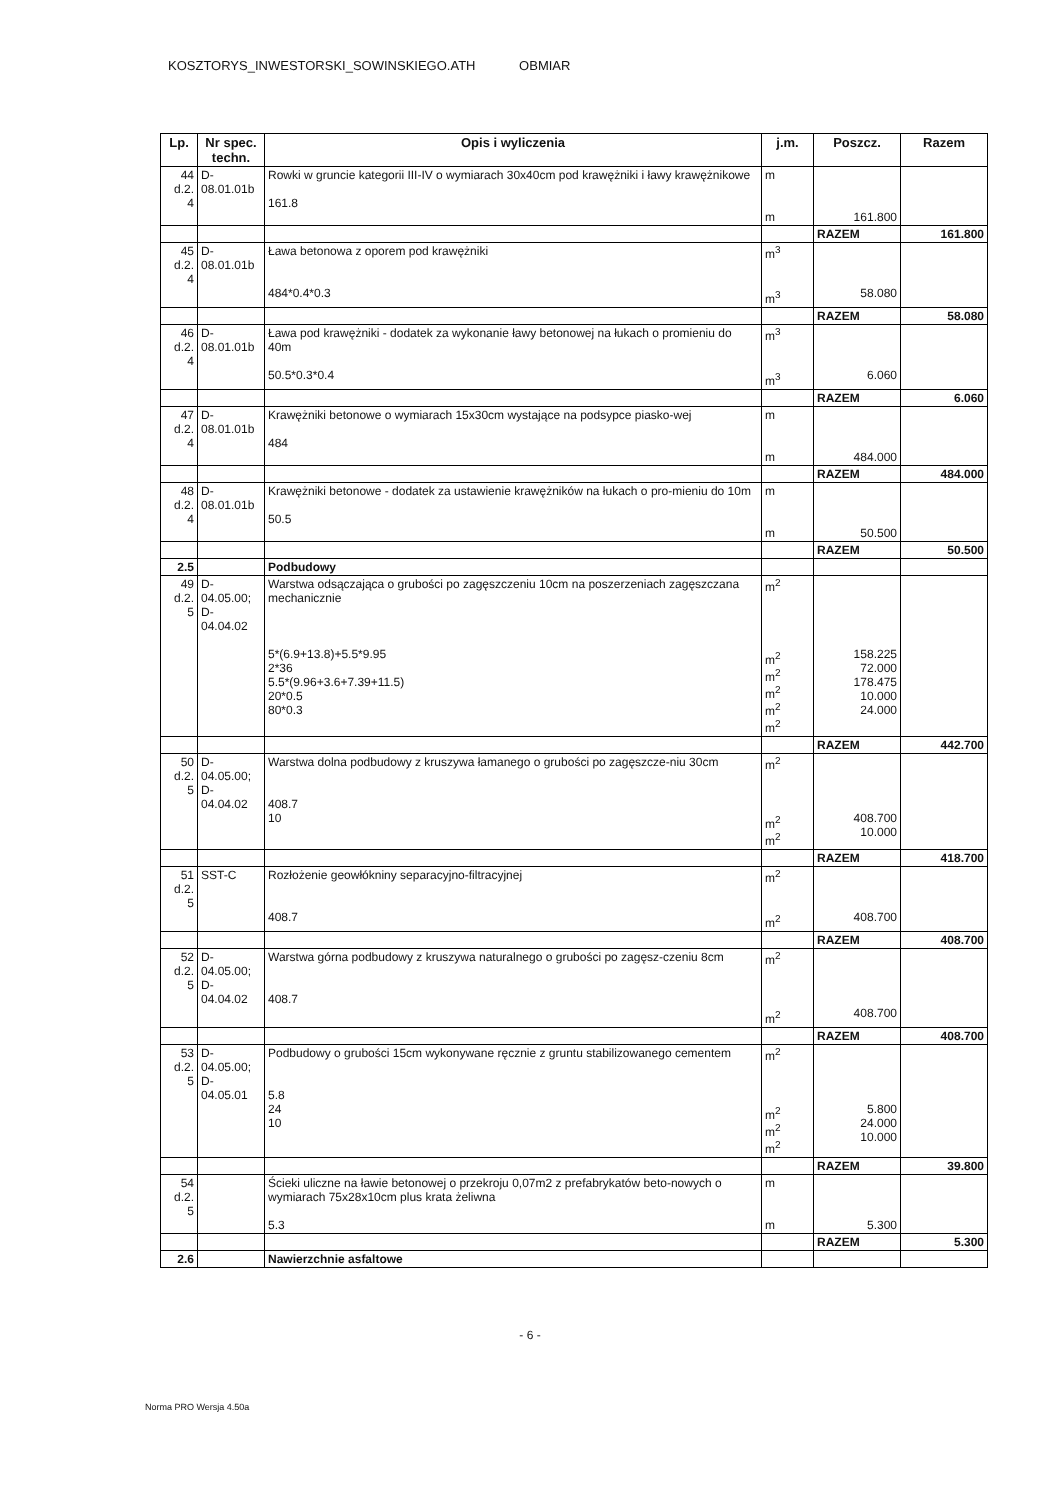KOSZTORYS_INWESTORSKI_SOWINSKIEGO.ATH OBMIAR
| Lp. | Nr spec. techn. | Opis i wyliczenia | j.m. | Poszcz. | Razem |
| --- | --- | --- | --- | --- | --- |
| 44 d.2. 4 | D- 08.01.01b | Rowki w gruncie kategorii III-IV o wymiarach 30x40cm pod krawężniki i ławy krawężnikowe 161.8 | m m | 161.800 | |
| | | | | RAZEM | 161.800 |
| 45 d.2. 4 | D- 08.01.01b | Ława betonowa z oporem pod krawężniki 484*0.4*0.3 | m<sup>3</sup> m<sup>3</sup> | 58.080 | |
| | | | | RAZEM | 58.080 |
| 46 d.2. 4 | D- 08.01.01b | Ława pod krawężniki - dodatek za wykonanie ławy betonowej na łukach o promieniu do 40m 50.5*0.3*0.4 | m<sup>3</sup> m<sup>3</sup> | 6.060 | |
| | | | | RAZEM | 6.060 |
| 47 d.2. 4 | D- 08.01.01b | Krawężniki betonowe o wymiarach 15x30cm wystające na podsypce piasko-wej 484 | m m | 484.000 | |
| | | | | RAZEM | 484.000 |
| 48 d.2. 4 | D- 08.01.01b | Krawężniki betonowe - dodatek za ustawienie krawężników na łukach o pro-mieniu do 10m 50.5 | m m | 50.500 | |
| | | | | RAZEM | 50.500 |
| 2.5 | | Podbudowy | | | |
| 49 d.2. 5 | D- 04.05.00; D- 04.04.02 | Warstwa odsączająca o grubości po zagęszczeniu 10cm na poszerzeniach zagęszczana mechanicznie 5*(6.9+13.8)+5.5*9.95 2*36 5.5*(9.96+3.6+7.39+11.5) 20*0.5 80*0.3 | m<sup>2</sup> m<sup>2</sup> m<sup>2</sup> m<sup>2</sup> m<sup>2</sup> m<sup>2</sup> | 158.225 72.000 178.475 10.000 24.000 | |
| | | | | RAZEM | 442.700 |
| 50 d.2. 5 | D- 04.05.00; D- 04.04.02 | Warstwa dolna podbudowy z kruszywa łamanego o grubości po zagęszcze-niu 30cm 408.7 10 | m<sup>2</sup> m<sup>2</sup> m<sup>2</sup> | 408.700 10.000 | |
| | | | | RAZEM | 418.700 |
| 51 d.2. 5 | SST-C | Rozłożenie geowłókniny separacyjno-filtracyjnej 408.7 | m<sup>2</sup> m<sup>2</sup> | 408.700 | |
| | | | | RAZEM | 408.700 |
| 52 d.2. 5 | D- 04.05.00; D- 04.04.02 | Warstwa górna podbudowy z kruszywa naturalnego o grubości po zagęsz-czeniu 8cm 408.7 | m<sup>2</sup> m<sup>2</sup> | 408.700 | |
| | | | | RAZEM | 408.700 |
| 53 d.2. 5 | D- 04.05.00; D- 04.05.01 | Podbudowy o grubości 15cm wykonywane ręcznie z gruntu stabilizowanego cementem 5.8 24 10 | m<sup>2</sup> m<sup>2</sup> m<sup>2</sup> m<sup>2</sup> | 5.800 24.000 10.000 | |
| | | | | RAZEM | 39.800 |
| 54 d.2. 5 | | Ścieki uliczne na ławie betonowej o przekroju 0,07m2 z prefabrykatów beto-nowych o wymiarach 75x28x10cm plus krata żeliwna 5.3 | m m | 5.300 | |
| | | | | RAZEM | 5.300 |
| 2.6 | | Nawierzchnie asfaltowe | | | |
- 6 -
Norma PRO Wersja 4.50a